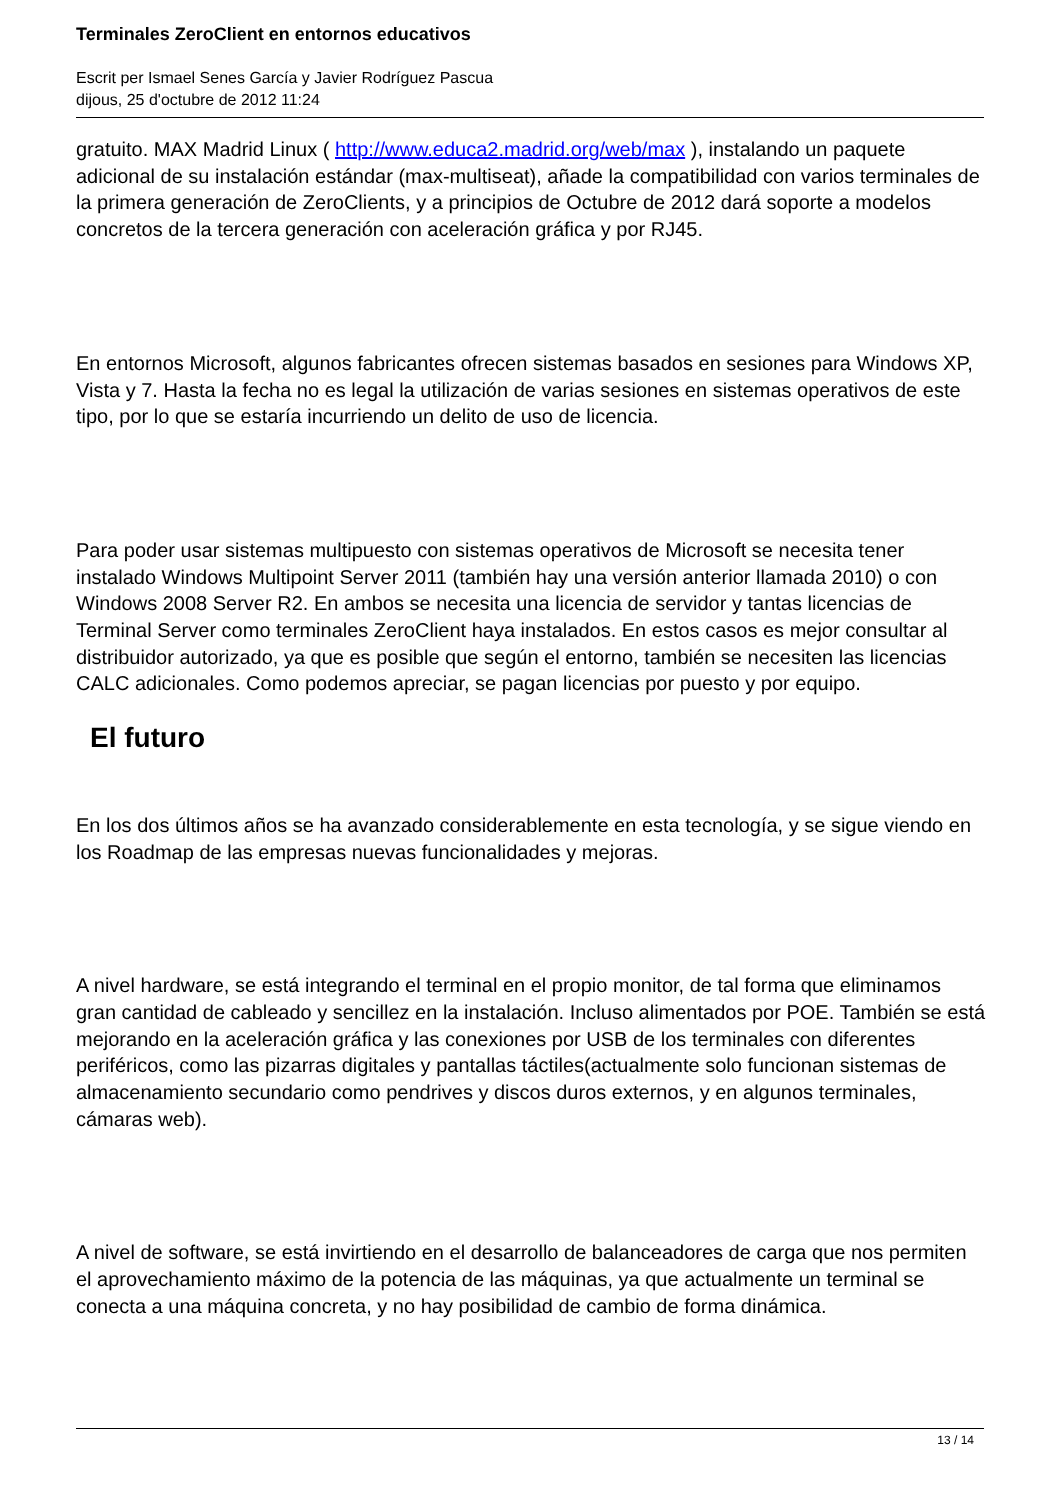Terminales ZeroClient en entornos educativos
Escrit per Ismael Senes García y Javier Rodríguez Pascua
dijous, 25 d'octubre de 2012 11:24
gratuito. MAX Madrid Linux ( http://www.educa2.madrid.org/web/max ), instalando un paquete adicional de su instalación estándar (max-multiseat), añade la compatibilidad con varios terminales de la primera generación de ZeroClients, y a principios de Octubre de 2012 dará soporte a modelos concretos de la tercera generación con aceleración gráfica y por RJ45.
En entornos Microsoft, algunos fabricantes ofrecen sistemas basados en sesiones para Windows XP, Vista y 7. Hasta la fecha no es legal la utilización de varias sesiones en sistemas operativos de este tipo, por lo que se estaría incurriendo un delito de uso de licencia.
Para poder usar sistemas multipuesto con sistemas operativos de Microsoft se necesita tener instalado Windows Multipoint Server 2011 (también hay una versión anterior llamada 2010) o con Windows 2008 Server R2. En ambos se necesita una licencia de servidor y tantas licencias de Terminal Server como terminales ZeroClient haya instalados. En estos casos es mejor consultar al distribuidor autorizado, ya que es posible que según el entorno, también se necesiten las licencias CALC adicionales. Como podemos apreciar, se pagan licencias por puesto y por equipo.
El futuro
En los dos últimos años se ha avanzado considerablemente en esta tecnología, y se sigue viendo en los Roadmap de las empresas nuevas funcionalidades y mejoras.
A nivel hardware, se está integrando el terminal en el propio monitor, de tal forma que eliminamos gran cantidad de cableado y sencillez en la instalación. Incluso alimentados por POE. También se está mejorando en la aceleración gráfica y las conexiones por USB de los terminales con diferentes periféricos, como las pizarras digitales y pantallas táctiles(actualmente solo funcionan sistemas de almacenamiento secundario como pendrives y discos duros externos, y en algunos terminales, cámaras web).
A nivel de software, se está invirtiendo en el desarrollo de balanceadores de carga que nos permiten el aprovechamiento máximo de la potencia de las máquinas, ya que actualmente un terminal se conecta a una máquina concreta, y no hay posibilidad de cambio de forma dinámica.
13 / 14